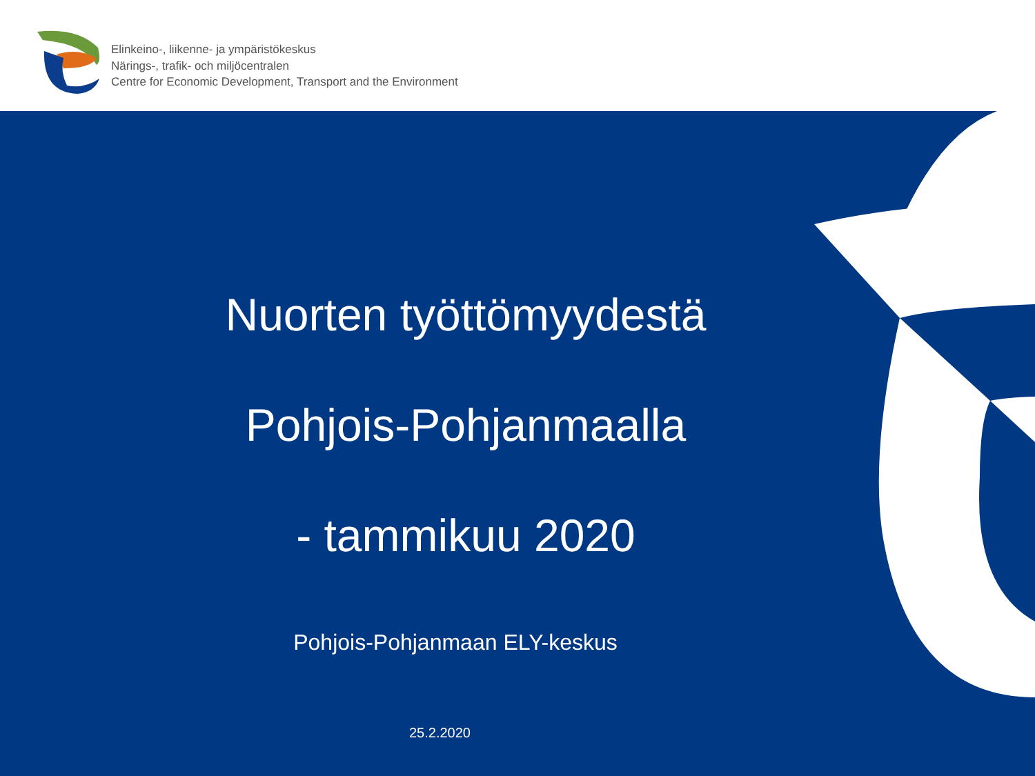Elinkeino-, liikenne- ja ympäristökeskus
Närings-, trafik- och miljöcentralen
Centre for Economic Development, Transport and the Environment
Nuorten työttömyydestä
Pohjois-Pohjanmaalla
- tammikuu 2020
Pohjois-Pohjanmaan ELY-keskus
25.2.2020